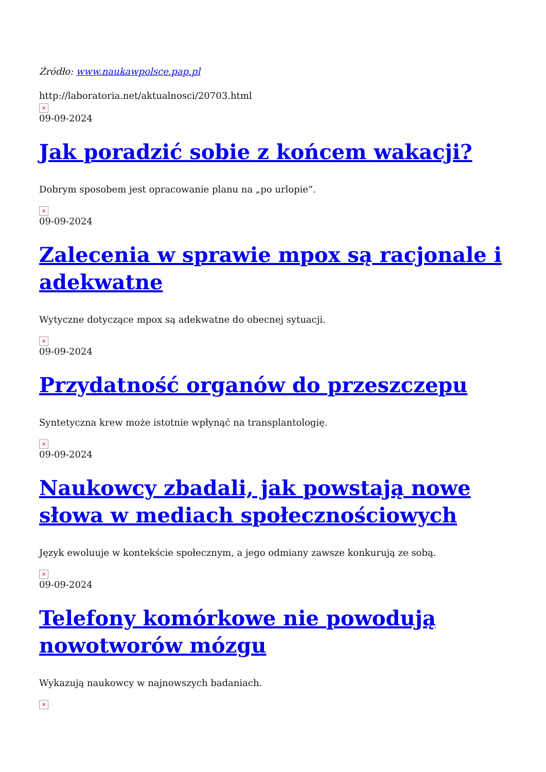Źródło: www.naukawpolsce.pap.pl
http://laboratoria.net/aktualnosci/20703.html
×
09-09-2024
Jak poradzić sobie z końcem wakacji?
Dobrym sposobem jest opracowanie planu na „po urlopie”.
×
09-09-2024
Zalecenia w sprawie mpox są racjonale i adekwatne
Wytyczne dotyczące mpox są adekwatne do obecnej sytuacji.
×
09-09-2024
Przydatność organów do przeszczepu
Syntetyczna krew może istotnie wpłynąć na transplantologię.
×
09-09-2024
Naukowcy zbadali, jak powstają nowe słowa w mediach społecznościowych
Język ewoluuje w kontekście społecznym, a jego odmiany zawsze konkurują ze sobą.
×
09-09-2024
Telefony komórkowe nie powodują nowotworów mózgu
Wykazują naukowcy w najnowszych badaniach.
×